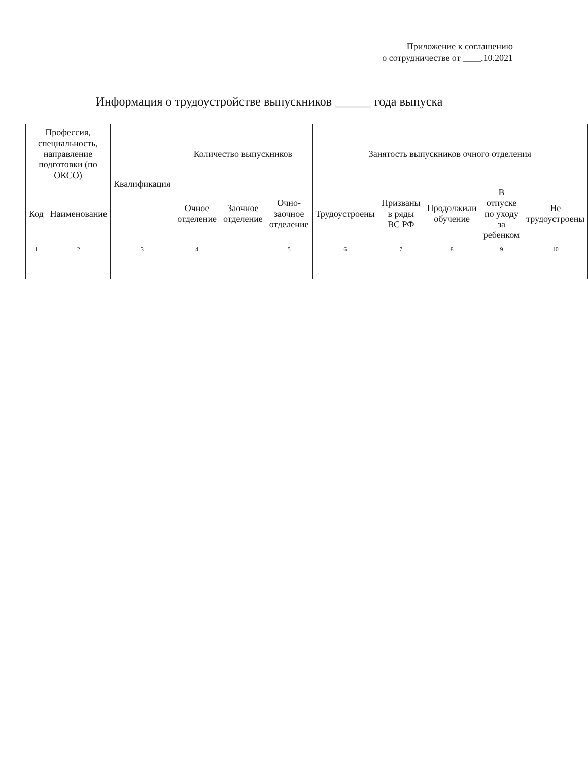Приложение к соглашению
о сотрудничестве от ____.10.2021
Информация о трудоустройстве выпускников ______ года выпуска
| Профессия, специальность, направление подготовки (по ОКСО) | | Квалификация | Количество выпускников | | | Занятость выпускников очного отделения | | | | |
| --- | --- | --- | --- | --- | --- | --- | --- | --- | --- | --- |
| Код | Наименование | | Очное отделение | Заочное отделение | Очно-заочное отделение | Трудоустроены | Призваны в ряды ВС РФ | Продолжили обучение | В отпуске по уходу за ребенком | Не трудоустроены |
| 1 | 2 | 3 | 4 | | 5 | 6 | 7 | 8 | 9 | 10 |